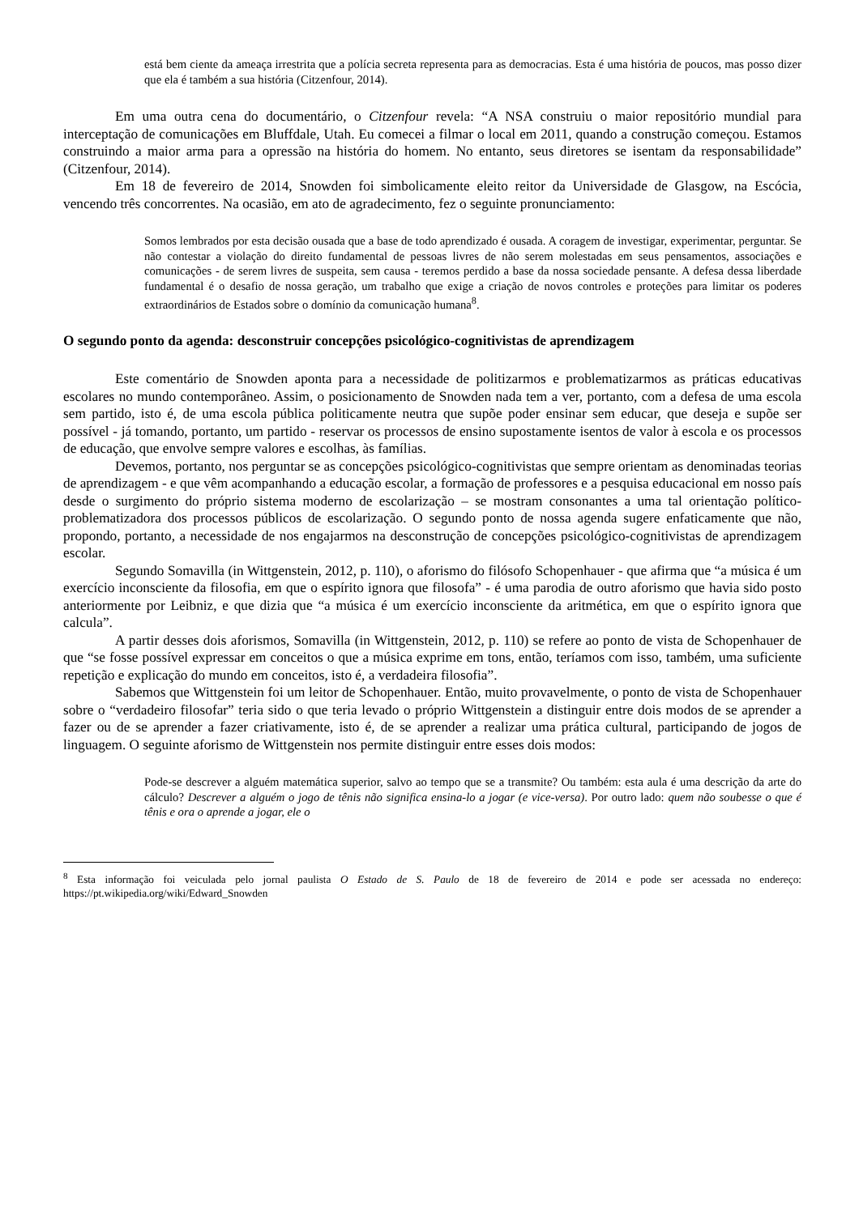está bem ciente da ameaça irrestrita que a polícia secreta representa para as democracias. Esta é uma história de poucos, mas posso dizer que ela é também a sua história (Citzenfour, 2014).
Em uma outra cena do documentário, o Citzenfour revela: “A NSA construiu o maior repositório mundial para interceptação de comunicações em Bluffdale, Utah. Eu comecei a filmar o local em 2011, quando a construção começou. Estamos construindo a maior arma para a opressão na história do homem. No entanto, seus diretores se isentam da responsabilidade” (Citzenfour, 2014).
Em 18 de fevereiro de 2014, Snowden foi simbolicamente eleito reitor da Universidade de Glasgow, na Escócia, vencendo três concorrentes. Na ocasião, em ato de agradecimento, fez o seguinte pronunciamento:
Somos lembrados por esta decisão ousada que a base de todo aprendizado é ousada. A coragem de investigar, experimentar, perguntar. Se não contestar a violação do direito fundamental de pessoas livres de não serem molestadas em seus pensamentos, associações e comunicações - de serem livres de suspeita, sem causa - teremos perdido a base da nossa sociedade pensante. A defesa dessa liberdade fundamental é o desafio de nossa geração, um trabalho que exige a criação de novos controles e proteções para limitar os poderes extraordinários de Estados sobre o domínio da comunicação humana<sup>8</sup>.
O segundo ponto da agenda: desconstruir concepções psicológico-cognitivistas de aprendizagem
Este comentário de Snowden aponta para a necessidade de politizarmos e problematizarmos as práticas educativas escolares no mundo contemporâneo. Assim, o posicionamento de Snowden nada tem a ver, portanto, com a defesa de uma escola sem partido, isto é, de uma escola pública politicamente neutra que supõe poder ensinar sem educar, que deseja e supõe ser possível - já tomando, portanto, um partido - reservar os processos de ensino supostamente isentos de valor à escola e os processos de educação, que envolve sempre valores e escolhas, às famílias.
Devemos, portanto, nos perguntar se as concepções psicológico-cognitivistas que sempre orientam as denominadas teorias de aprendizagem - e que vêm acompanhando a educação escolar, a formação de professores e a pesquisa educacional em nosso país desde o surgimento do próprio sistema moderno de escolarização – se mostram consonantes a uma tal orientação político-problematizadora dos processos públicos de escolarização. O segundo ponto de nossa agenda sugere enfaticamente que não, propondo, portanto, a necessidade de nos engajarmos na desconstrução de concepções psicológico-cognitivistas de aprendizagem escolar.
Segundo Somavilla (in Wittgenstein, 2012, p. 110), o aforismo do filósofo Schopenhauer - que afirma que “a música é um exercício inconsciente da filosofia, em que o espírito ignora que filosofa” - é uma parodia de outro aforismo que havia sido posto anteriormente por Leibniz, e que dizia que “a música é um exercício inconsciente da aritmética, em que o espírito ignora que calcula”.
A partir desses dois aforismos, Somavilla (in Wittgenstein, 2012, p. 110) se refere ao ponto de vista de Schopenhauer de que “se fosse possível expressar em conceitos o que a música exprime em tons, então, teríamos com isso, também, uma suficiente repetição e explicação do mundo em conceitos, isto é, a verdadeira filosofia”.
Sabemos que Wittgenstein foi um leitor de Schopenhauer. Então, muito provavelmente, o ponto de vista de Schopenhauer sobre o “verdadeiro filosofar” teria sido o que teria levado o próprio Wittgenstein a distinguir entre dois modos de se aprender a fazer ou de se aprender a fazer criativamente, isto é, de se aprender a realizar uma prática cultural, participando de jogos de linguagem. O seguinte aforismo de Wittgenstein nos permite distinguir entre esses dois modos:
Pode-se descrever a alguém matemática superior, salvo ao tempo que se a transmite? Ou também: esta aula é uma descrição da arte do cálculo? Descrever a alguém o jogo de tênis não significa ensina-lo a jogar (e vice-versa). Por outro lado: quem não soubesse o que é tênis e ora o aprende a jogar, ele o
<sup>8</sup> Esta informação foi veiculada pelo jornal paulista O Estado de S. Paulo de 18 de fevereiro de 2014 e pode ser acessada no endereço: https://pt.wikipedia.org/wiki/Edward_Snowden